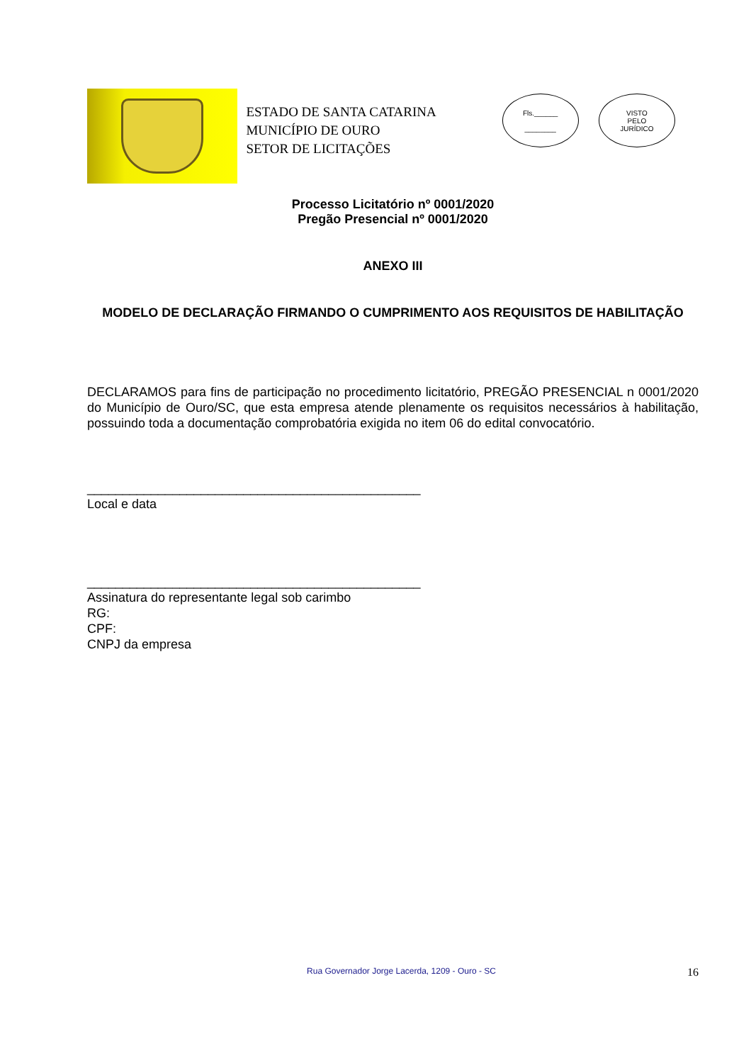ESTADO DE SANTA CATARINA
MUNICÍPIO DE OURO
SETOR DE LICITAÇÕES
Fls.______
________
VISTO
PELO
JURÍDICO
Processo Licitatório nº 0001/2020
Pregão Presencial nº 0001/2020
ANEXO III
MODELO DE DECLARAÇÃO FIRMANDO O CUMPRIMENTO AOS REQUISITOS DE HABILITAÇÃO
DECLARAMOS para fins de participação no procedimento licitatório, PREGÃO PRESENCIAL n 0001/2020 do Município de Ouro/SC, que esta empresa atende plenamente os requisitos necessários à habilitação, possuindo toda a documentação comprobatória exigida no item 06 do edital convocatório.
_______________________________________________
Local e data
_______________________________________________
Assinatura do representante legal sob carimbo
RG:
CPF:
CNPJ da empresa
Rua Governador Jorge Lacerda, 1209 - Ouro - SC
16